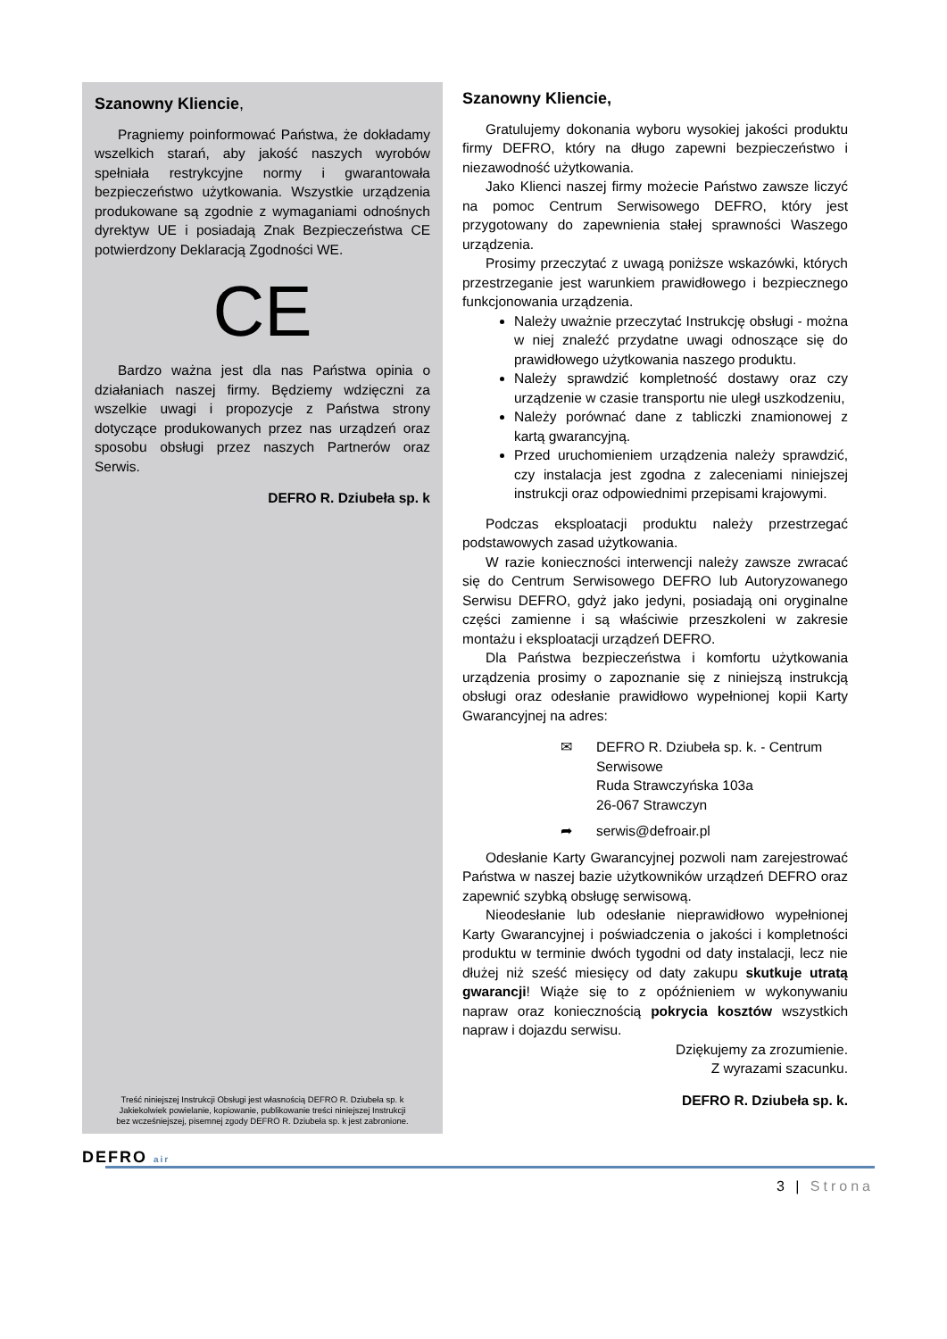Szanowny Kliencie,
Pragniemy poinformować Państwa, że dokładamy wszelkich starań, aby jakość naszych wyrobów spełniała restrykcyjne normy i gwarantowała bezpieczeństwo użytkowania. Wszystkie urządzenia produkowane są zgodnie z wymaganiami odnośnych dyrektyw UE i posiadają Znak Bezpieczeństwa CE potwierdzony Deklaracją Zgodności WE.
CE
Bardzo ważna jest dla nas Państwa opinia o działaniach naszej firmy. Będziemy wdzięczni za wszelkie uwagi i propozycje z Państwa strony dotyczące produkowanych przez nas urządzeń oraz sposobu obsługi przez naszych Partnerów oraz Serwis.
DEFRO R. Dziubeła sp. k
Treść niniejszej Instrukcji Obsługi jest własnością DEFRO R. Dziubeła sp. k
Jakiekolwiek powielanie, kopiowanie, publikowanie treści niniejszej Instrukcji
bez wcześniejszej, pisemnej zgody DEFRO R. Dziubeła sp. k jest zabronione.
Szanowny Kliencie,
Gratulujemy dokonania wyboru wysokiej jakości produktu firmy DEFRO, który na długo zapewni bezpieczeństwo i niezawodność użytkowania.
Jako Klienci naszej firmy możecie Państwo zawsze liczyć na pomoc Centrum Serwisowego DEFRO, który jest przygotowany do zapewnienia stałej sprawności Waszego urządzenia.
Prosimy przeczytać z uwagą poniższe wskazówki, których przestrzeganie jest warunkiem prawidłowego i bezpiecznego funkcjonowania urządzenia.
Należy uważnie przeczytać Instrukcję obsługi - można w niej znaleźć przydatne uwagi odnoszące się do prawidłowego użytkowania naszego produktu.
Należy sprawdzić kompletność dostawy oraz czy urządzenie w czasie transportu nie uległ uszkodzeniu,
Należy porównać dane z tabliczki znamionowej z kartą gwarancyjną.
Przed uruchomieniem urządzenia należy sprawdzić, czy instalacja jest zgodna z zaleceniami niniejszej instrukcji oraz odpowiednimi przepisami krajowymi.
Podczas eksploatacji produktu należy przestrzegać podstawowych zasad użytkowania.
W razie konieczności interwencji należy zawsze zwracać się do Centrum Serwisowego DEFRO lub Autoryzowanego Serwisu DEFRO, gdyż jako jedyni, posiadają oni oryginalne części zamienne i są właściwie przeszkoleni w zakresie montażu i eksploatacji urządzeń DEFRO.
Dla Państwa bezpieczeństwa i komfortu użytkowania urządzenia prosimy o zapoznanie się z niniejszą instrukcją obsługi oraz odesłanie prawidłowo wypełnionej kopii Karty Gwarancyjnej na adres:
✉ DEFRO R. Dziubeła sp. k. - Centrum
Serwisowe
Ruda Strawczyńska 103a
26-067 Strawczyn
➦ serwis@defroair.pl
Odesłanie Karty Gwarancyjnej pozwoli nam zarejestrować Państwa w naszej bazie użytkowników urządzeń DEFRO oraz zapewnić szybką obsługę serwisową.
Nieodesłanie lub odesłanie nieprawidłowo wypełnionej Karty Gwarancyjnej i poświadczenia o jakości i kompletności produktu w terminie dwóch tygodni od daty instalacji, lecz nie dłużej niż sześć miesięcy od daty zakupu skutkuje utratą gwarancji! Wiąże się to z opóźnieniem w wykonywaniu napraw oraz koniecznością pokrycia kosztów wszystkich napraw i dojazdu serwisu.
Dziękujemy za zrozumienie.
Z wyrazami szacunku.
DEFRO R. Dziubeła sp. k.
DEFRO air
3 | Strona